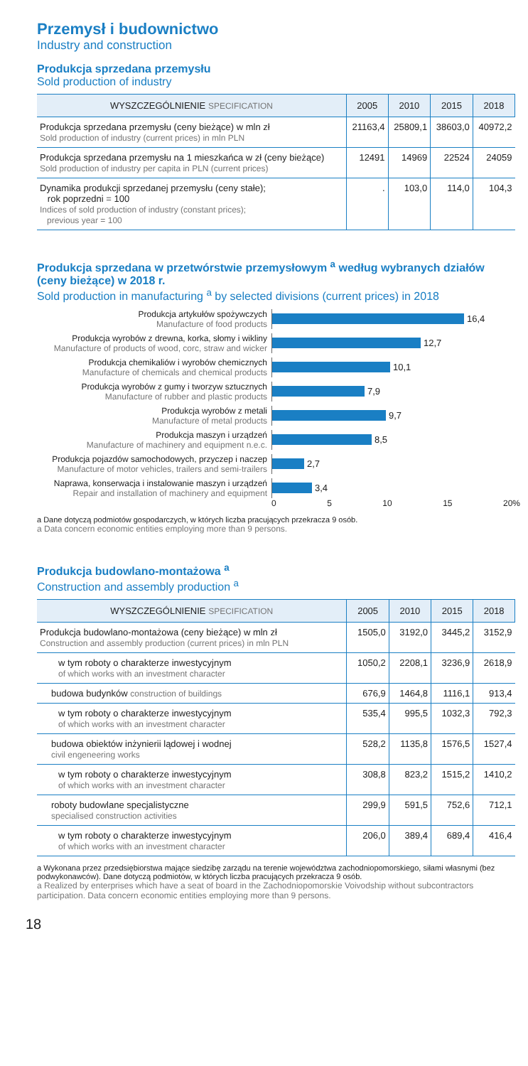Przemysł i budownictwo
Industry and construction
Produkcja sprzedana przemysłu
Sold production of industry
| WYSZCZEGÓLNIENIE SPECIFICATION | 2005 | 2010 | 2015 | 2018 |
| --- | --- | --- | --- | --- |
| Produkcja sprzedana przemysłu (ceny bieżące) w mln zł Sold production of industry (current prices) in mln PLN | 21163,4 | 25809,1 | 38603,0 | 40972,2 |
| Produkcja sprzedana przemysłu na 1 mieszkańca w zł (ceny bieżące) Sold production of industry per capita in PLN (current prices) | 12491 | 14969 | 22524 | 24059 |
| Dynamika produkcji sprzedanej przemysłu (ceny stałe); rok poprzedni = 100 Indices of sold production of industry (constant prices); previous year = 100 | . | 103,0 | 114,0 | 104,3 |
Produkcja sprzedana w przetwórstwie przemysłowym <sup>a</sup> według wybranych działów (ceny bieżące) w 2018 r.
Sold production in manufacturing <sup>a</sup> by selected divisions (current prices) in 2018
Produkcja artykułów spożywczych
Manufacture of food products
16,4
Produkcja wyrobów z drewna, korka, słomy i wikliny
Manufacture of products of wood, corc, straw and wicker
12,7
Produkcja chemikaliów i wyrobów chemicznych
Manufacture of chemicals and chemical products
10,1
Produkcja wyrobów z gumy i tworzyw sztucznych
Manufacture of rubber and plastic products
7,9
Produkcja wyrobów z metali
Manufacture of metal products
9,7
Produkcja maszyn i urządzeń
Manufacture of machinery and equipment n.e.c.
8,5
Produkcja pojazdów samochodowych, przyczep i naczep
Manufacture of motor vehicles, trailers and semi-trailers
2,7
Naprawa, konserwacja i instalowanie maszyn i urządzeń
Repair and installation of machinery and equipment
3,4
0 5 10 15 20%
a Dane dotyczą podmiotów gospodarczych, w których liczba pracujących przekracza 9 osób.
a Data concern economic entities employing more than 9 persons.
Produkcja budowlano-montażowa <sup>a</sup>
Construction and assembly production <sup>a</sup>
| WYSZCZEGÓLNIENIE SPECIFICATION | 2005 | 2010 | 2015 | 2018 |
| --- | --- | --- | --- | --- |
| Produkcja budowlano-montażowa (ceny bieżące) w mln zł Construction and assembly production (current prices) in mln PLN | 1505,0 | 3192,0 | 3445,2 | 3152,9 |
| w tym roboty o charakterze inwestycyjnym of which works with an investment character | 1050,2 | 2208,1 | 3236,9 | 2618,9 |
| budowa budynków construction of buildings | 676,9 | 1464,8 | 1116,1 | 913,4 |
| w tym roboty o charakterze inwestycyjnym of which works with an investment character | 535,4 | 995,5 | 1032,3 | 792,3 |
| budowa obiektów inżynierii lądowej i wodnej civil engeneering works | 528,2 | 1135,8 | 1576,5 | 1527,4 |
| w tym roboty o charakterze inwestycyjnym of which works with an investment character | 308,8 | 823,2 | 1515,2 | 1410,2 |
| roboty budowlane specjalistyczne specialised construction activities | 299,9 | 591,5 | 752,6 | 712,1 |
| w tym roboty o charakterze inwestycyjnym of which works with an investment character | 206,0 | 389,4 | 689,4 | 416,4 |
a Wykonana przez przedsiębiorstwa mające siedzibę zarządu na terenie województwa zachodniopomorskiego, siłami własnymi (bez podwykonawców). Dane dotyczą podmiotów, w których liczba pracujących przekracza 9 osób.
a Realized by enterprises which have a seat of board in the Zachodniopomorskie Voivodship without subcontractors participation. Data concern economic entities employing more than 9 persons.
18